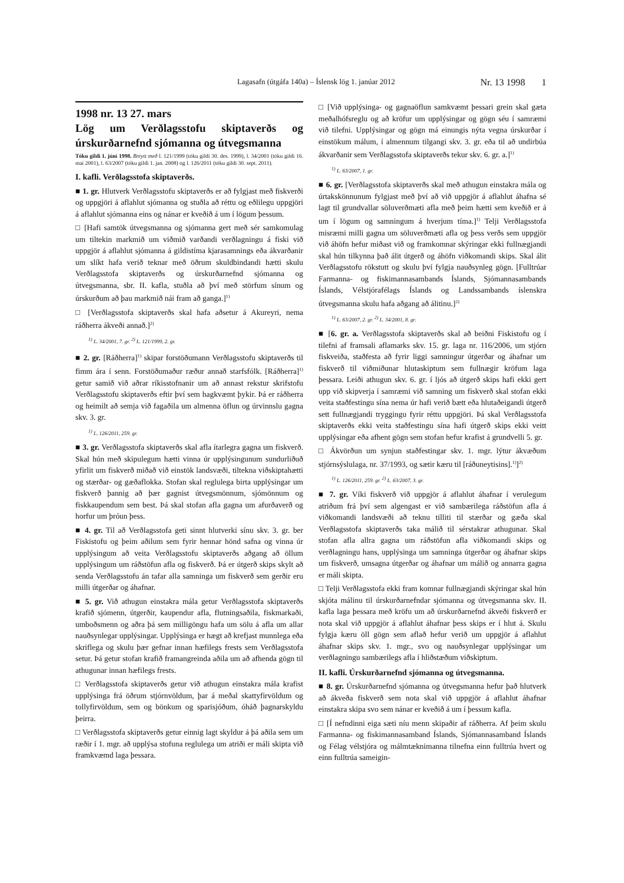Lagasafn (útgáfa 140a) – Íslensk lög 1. janúar 2012 Nr. 13 1998 1
1998 nr. 13 27. mars
Lög um Verðlagsstofu skiptaverðs og úrskurðarnefnd sjómanna og útvegsmanna
Tóku gildi 1. júní 1998. Breytt með l. 121/1999 (tóku gildi 30. des. 1999), l. 34/2001 (tóku gildi 16. maí 2001), l. 63/2007 (tóku gildi 1. jan. 2008) og l. 126/2011 (tóku gildi 30. sept. 2011).
I. kafli. Verðlagsstofa skiptaverðs.
■ 1. gr. Hlutverk Verðlagsstofu skiptaverðs er að fylgjast með fiskverði og uppgjöri á aflahlut sjómanna og stuðla að réttu og eðlilegu uppgjöri á aflahlut sjómanna eins og nánar er kveðið á um í lögum þessum.
□ [Hafi samtök útvegsmanna og sjómanna gert með sér samkomulag um tiltekin markmið um viðmið varðandi verðlagningu á fiski við uppgjör á aflahlut sjómanna á gildistíma kjarasamnings eða ákvarðanir um slíkt hafa verið teknar með öðrum skuldbindandi hætti skulu Verðlagsstofa skiptaverðs og úrskurðarnefnd sjómanna og útvegsmanna, sbr. II. kafla, stuðla að því með störfum sínum og úrskurðum að þau markmið nái fram að ganga.]<sup>1)</sup>
□ [Verðlagsstofa skiptaverðs skal hafa aðsetur á Akureyri, nema ráðherra ákveði annað.]<sup>2)</sup>
<sup>1)</sup> L. 34/2001, 7. gr. <sup>2)</sup> L. 121/1999, 2. gr.
■ 2. gr. [Ráðherra]<sup>1)</sup> skipar forstöðumann Verðlagsstofu skiptaverðs til fimm ára í senn. Forstöðumaður ræður annað starfsfólk. [Ráðherra]<sup>1)</sup> getur samið við aðrar ríkisstofnanir um að annast rekstur skrifstofu Verðlagsstofu skiptaverðs eftir því sem hagkvæmt þykir. Þá er ráðherra og heimilt að semja við fagaðila um almenna öflun og úrvinnslu gagna skv. 3. gr.
<sup>1)</sup> L. 126/2011, 259. gr.
■ 3. gr. Verðlagsstofa skiptaverðs skal afla ítarlegra gagna um fiskverð. Skal hún með skipulegum hætti vinna úr upplýsingunum sundurliðuð yfirlit um fiskverð miðað við einstök landsvæði, tiltekna viðskiptahætti og stærðar- og gæðaflokka. Stofan skal reglulega birta upplýsingar um fiskverð þannig að þær gagnist útvegsmönnum, sjómönnum og fiskkaupendum sem best. Þá skal stofan afla gagna um afurðaverð og horfur um þróun þess.
■ 4. gr. Til að Verðlagsstofa geti sinnt hlutverki sínu skv. 3. gr. ber Fiskistofu og þeim aðilum sem fyrir hennar hönd safna og vinna úr upplýsingum að veita Verðlagsstofu skiptaverðs aðgang að öllum upplýsingum um ráðstöfun afla og fiskverð. Þá er útgerð skips skylt að senda Verðlagsstofu án tafar alla samninga um fiskverð sem gerðir eru milli útgerðar og áhafnar.
■ 5. gr. Við athugun einstakra mála getur Verðlagsstofa skiptaverðs krafið sjómenn, útgerðir, kaupendur afla, flutningsaðila, fiskmarkaði, umboðsmenn og aðra þá sem milligöngu hafa um sölu á afla um allar nauðsynlegar upplýsingar. Upplýsinga er hægt að krefjast munnlega eða skriflega og skulu þær gefnar innan hæfilegs frests sem Verðlagsstofa setur. Þá getur stofan krafið framangreinda aðila um að afhenda gögn til athugunar innan hæfilegs frests.
□ Verðlagsstofa skiptaverðs getur við athugun einstakra mála krafist upplýsinga frá öðrum stjórnvöldum, þar á meðal skattyfirvöldum og tollyfirvöldum, sem og bönkum og sparisjóðum, óháð þagnarskyldu þeirra.
□ Verðlagsstofa skiptaverðs getur einnig lagt skyldur á þá aðila sem um ræðir í 1. mgr. að upplýsa stofuna reglulega um atriði er máli skipta við framkvæmd laga þessara.
□ [Við upplýsinga- og gagnaöflun samkvæmt þessari grein skal gæta meðalhófsreglu og að kröfur um upplýsingar og gögn séu í samræmi við tilefni. Upplýsingar og gögn má einungis nýta vegna úrskurðar í einstökum málum, í almennum tilgangi skv. 3. gr. eða til að undirbúa ákvarðanir sem Verðlagsstofa skiptaverðs tekur skv. 6. gr. a.]<sup>1)</sup>
<sup>1)</sup> L. 63/2007, 1. gr.
■ 6. gr. [Verðlagsstofa skiptaverðs skal með athugun einstakra mála og úrtakskönnunum fylgjast með því að við uppgjör á aflahlut áhafna sé lagt til grundvallar söluverðmæti afla með þeim hætti sem kveðið er á um í lögum og samningum á hverjum tíma.]<sup>1)</sup> Telji Verðlagsstofa misræmi milli gagna um söluverðmæti afla og þess verðs sem uppgjör við áhöfn hefur miðast við og framkomnar skýringar ekki fullnægjandi skal hún tilkynna það álit útgerð og áhöfn viðkomandi skips. Skal álit Verðlagsstofu rökstutt og skulu því fylgja nauðsynleg gögn. [Fulltrúar Farmanna- og fiskimannasambands Íslands, Sjómannasambands Íslands, Vélstjórafélags Íslands og Landssambands íslenskra útvegsmanna skulu hafa aðgang að álitinu.]<sup>2)</sup>
<sup>1)</sup> L. 63/2007, 2. gr. <sup>2)</sup> L. 34/2001, 8. gr.
■ [6. gr. a. Verðlagsstofa skiptaverðs skal að beiðni Fiskistofu og í tilefni af framsali aflamarks skv. 15. gr. laga nr. 116/2006, um stjórn fiskveiða, staðfesta að fyrir liggi samningur útgerðar og áhafnar um fiskverð til viðmiðunar hlutaskiptum sem fullnægir kröfum laga þessara. Leiði athugun skv. 6. gr. í ljós að útgerð skips hafi ekki gert upp við skipverja í samræmi við samning um fiskverð skal stofan ekki veita staðfestingu sína nema úr hafi verið bætt eða hlutaðeigandi útgerð sett fullnægjandi tryggingu fyrir réttu uppgjöri. Þá skal Verðlagsstofa skiptaverðs ekki veita staðfestingu sína hafi útgerð skips ekki veitt upplýsingar eða afhent gögn sem stofan hefur krafist á grundvelli 5. gr.
□ Ákvörðun um synjun staðfestingar skv. 1. mgr. lýtur ákvæðum stjórnsýslulaga, nr. 37/1993, og sætir kæru til [ráðuneytisins].<sup>1)</sup>]<sup>2)</sup>
<sup>1)</sup> L. 126/2011, 259. gr. <sup>2)</sup> L. 63/2007, 3. gr.
■ 7. gr. Víki fiskverð við uppgjör á aflahlut áhafnar í verulegum atriðum frá því sem algengast er við sambærilega ráðstöfun afla á viðkomandi landsvæði að teknu tilliti til stærðar og gæða skal Verðlagsstofa skiptaverðs taka málið til sérstakrar athugunar. Skal stofan afla allra gagna um ráðstöfun afla viðkomandi skips og verðlagningu hans, upplýsinga um samninga útgerðar og áhafnar skips um fiskverð, umsagna útgerðar og áhafnar um málið og annarra gagna er máli skipta.
□ Telji Verðlagsstofa ekki fram komnar fullnægjandi skýringar skal hún skjóta málinu til úrskurðarnefndar sjómanna og útvegsmanna skv. II. kafla laga þessara með kröfu um að úrskurðarnefnd ákveði fiskverð er nota skal við uppgjör á aflahlut áhafnar þess skips er í hlut á. Skulu fylgja kæru öll gögn sem aflað hefur verið um uppgjör á aflahlut áhafnar skips skv. 1. mgr., svo og nauðsynlegar upplýsingar um verðlagningu sambærilegs afla í hliðstæðum viðskiptum.
II. kafli. Úrskurðarnefnd sjómanna og útvegsmanna.
■ 8. gr. Úrskurðarnefnd sjómanna og útvegsmanna hefur það hlutverk að ákveða fiskverð sem nota skal við uppgjör á aflahlut áhafnar einstakra skipa svo sem nánar er kveðið á um í þessum kafla.
□ [Í nefndinni eiga sæti níu menn skipaðir af ráðherra. Af þeim skulu Farmanna- og fiskimannasamband Íslands, Sjómannasamband Íslands og Félag vélstjóra og málmtæknimanna tilnefna einn fulltrúa hvert og einn fulltrúa sameigin-